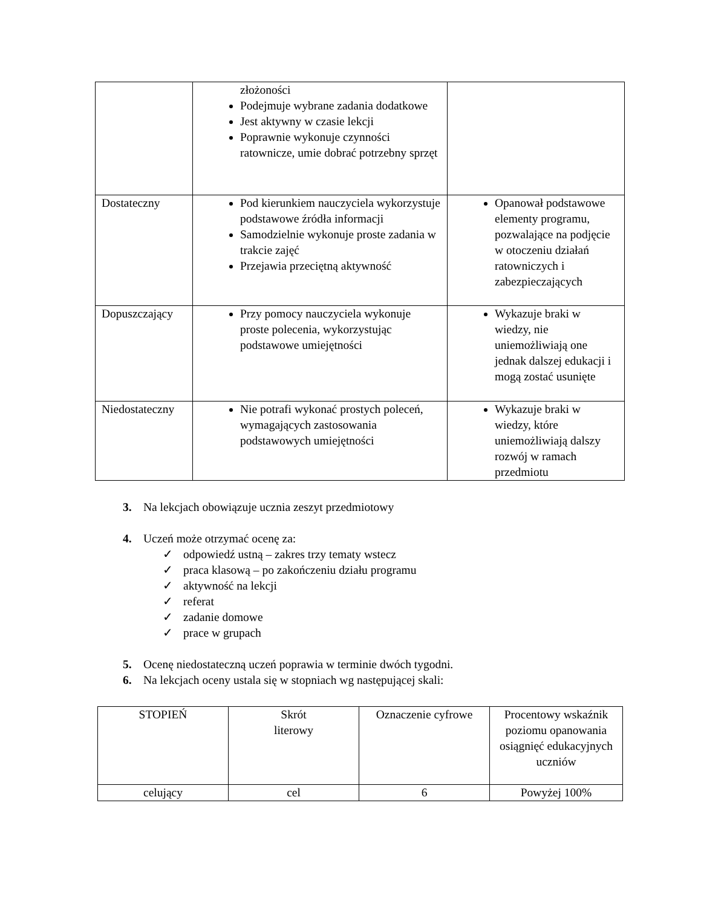| | złożoności Podejmuje wybrane zadania dodatkowe Jest aktywny w czasie lekcji Poprawnie wykonuje czynności ratownicze, umie dobrać potrzebny sprzęt | |
| Dostateczny | Pod kierunkiem nauczyciela wykorzystuje podstawowe źródła informacji Samodzielnie wykonuje proste zadania w trakcie zajęć Przejawia przeciętną aktywność | Opanował podstawowe elementy programu, pozwalające na podjęcie w otoczeniu działań ratowniczych i zabezpieczających |
| Dopuszczający | Przy pomocy nauczyciela wykonuje proste polecenia, wykorzystując podstawowe umiejętności | Wykazuje braki w wiedzy, nie uniemożliwiają one jednak dalszej edukacji i mogą zostać usunięte |
| Niedostateczny | Nie potrafi wykonać prostych poleceń, wymagających zastosowania podstawowych umiejętności | Wykazuje braki w wiedzy, które uniemożliwiają dalszy rozwój w ramach przedmiotu |
3. Na lekcjach obowiązuje ucznia zeszyt przedmiotowy
4. Uczeń może otrzymać ocenę za:
✓ odpowiedź ustną – zakres trzy tematy wstecz
✓ praca klasową – po zakończeniu działu programu
✓ aktywność na lekcji
✓ referat
✓ zadanie domowe
✓ prace w grupach
5. Ocenę niedostateczną uczeń poprawia w terminie dwóch tygodni.
6. Na lekcjach oceny ustala się w stopniach wg następującej skali:
| STOPIEŃ | Skrót literowy | Oznaczenie cyfrowe | Procentowy wskaźnik poziomu opanowania osiągnięć edukacyjnych uczniów |
| --- | --- | --- | --- |
| celujący | cel | 6 | Powyżej 100% |